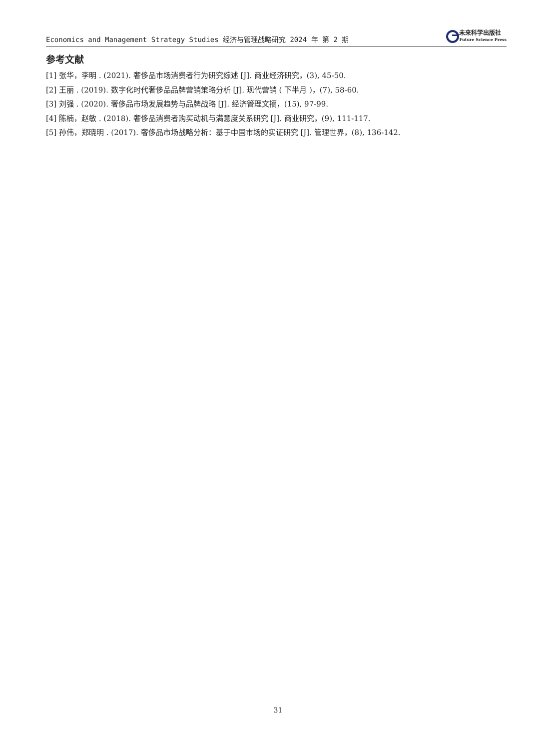Economics and Management Strategy Studies 经济与管理战略研究 2024 年 第 2 期
未来科学出版社
Future Science Press
参考文献
[1] 张华，李明 . (2021). 奢侈品市场消费者行为研究综述 [J]. 商业经济研究，(3), 45-50.
[2] 王丽 . (2019). 数字化时代奢侈品品牌营销策略分析 [J]. 现代营销 ( 下半月 )，(7), 58-60.
[3] 刘强 . (2020). 奢侈品市场发展趋势与品牌战略 [J]. 经济管理文摘，(15), 97-99.
[4] 陈楠，赵敏 . (2018). 奢侈品消费者购买动机与满意度关系研究 [J]. 商业研究，(9), 111-117.
[5] 孙伟，郑晓明 . (2017). 奢侈品市场战略分析：基于中国市场的实证研究 [J]. 管理世界，(8), 136-142.
31